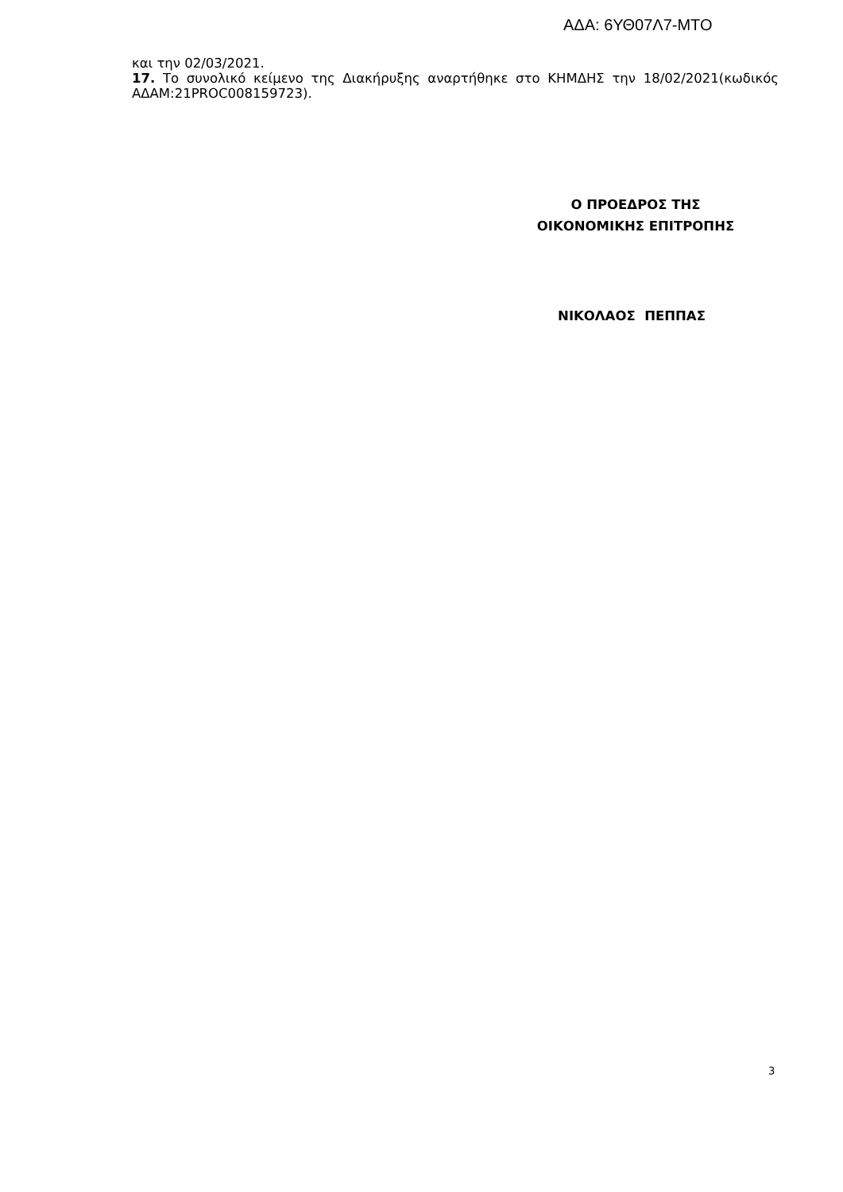ΑΔΑ: 6ΥΘ07Λ7-ΜΤΟ
και την 02/03/2021.
17. Το συνολικό κείμενο της Διακήρυξης αναρτήθηκε στο ΚΗΜΔΗΣ την 18/02/2021(κωδικός ΑΔΑΜ:21PROC008159723).
Ο ΠΡΟΕΔΡΟΣ ΤΗΣ
ΟΙΚΟΝΟΜΙΚΗΣ ΕΠΙΤΡΟΠΗΣ
ΝΙΚΟΛΑΟΣ ΠΕΠΠΑΣ
3